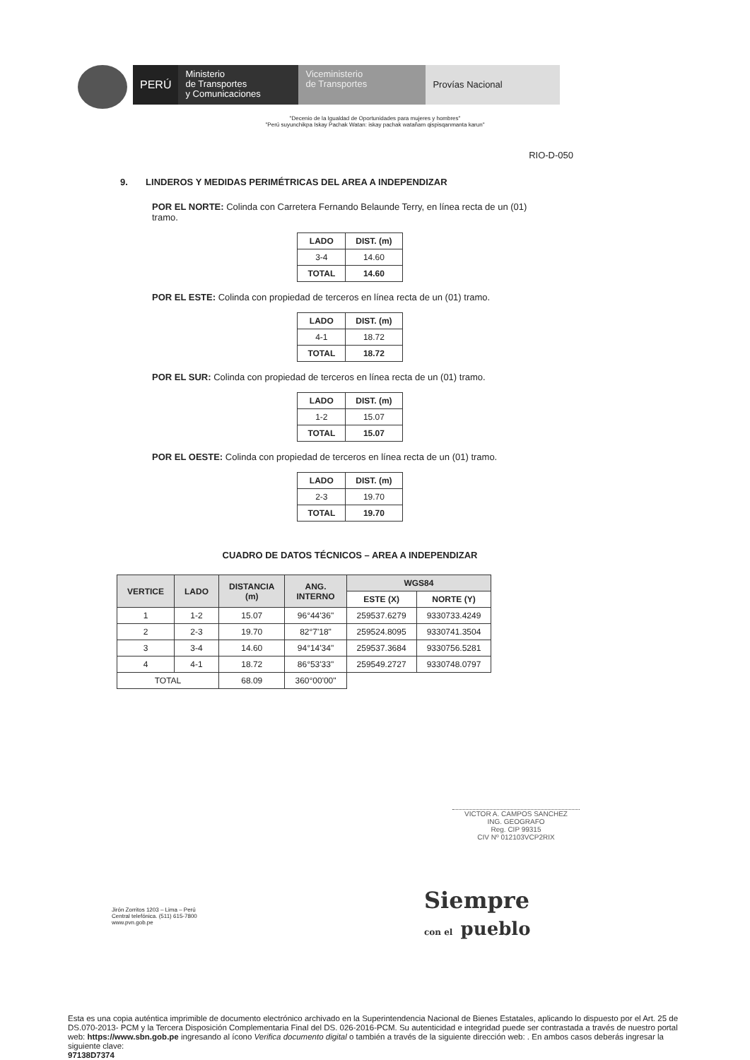PERÚ Ministerio
de Transportes
y Comunicaciones
Viceministerio
de Transportes
Provías Nacional
"Decenio de la Igualdad de Oportunidades para mujeres y hombres"
"Perú suyunchikpa Iskay Pachak Watan: iskay pachak watañam qispisqanmanta karun"
RIO-D-050
9. LINDEROS Y MEDIDAS PERIMÉTRICAS DEL AREA A INDEPENDIZAR
POR EL NORTE: Colinda con Carretera Fernando Belaunde Terry, en línea recta de un (01) tramo.
| LADO | DIST. (m) |
| --- | --- |
| 3-4 | 14.60 |
| TOTAL | 14.60 |
POR EL ESTE: Colinda con propiedad de terceros en línea recta de un (01) tramo.
| LADO | DIST. (m) |
| --- | --- |
| 4-1 | 18.72 |
| TOTAL | 18.72 |
POR EL SUR: Colinda con propiedad de terceros en línea recta de un (01) tramo.
| LADO | DIST. (m) |
| --- | --- |
| 1-2 | 15.07 |
| TOTAL | 15.07 |
POR EL OESTE: Colinda con propiedad de terceros en línea recta de un (01) tramo.
| LADO | DIST. (m) |
| --- | --- |
| 2-3 | 19.70 |
| TOTAL | 19.70 |
CUADRO DE DATOS TÉCNICOS – AREA A INDEPENDIZAR
| VERTICE | LADO | DISTANCIA (m) | ANG. INTERNO | WGS84 | |
| --- | --- | --- | --- | --- | --- |
| | | | | ESTE (X) | NORTE (Y) |
| 1 | 1-2 | 15.07 | 96°44'36" | 259537.6279 | 9330733.4249 |
| 2 | 2-3 | 19.70 | 82°7'18" | 259524.8095 | 9330741.3504 |
| 3 | 3-4 | 14.60 | 94°14'34" | 259537.3684 | 9330756.5281 |
| 4 | 4-1 | 18.72 | 86°53'33" | 259549.2727 | 9330748.0797 |
| TOTAL | | 68.09 | 360°00'00" | | |
VICTOR A. CAMPOS SANCHEZ
ING. GEOGRAFO
Reg. CIP 99315
CIV Nº 012103VCP2RIX
Jirón Zorritos 1203 – Lima – Perú
Central telefónica. (511) 615-7800
www.pvn.gob.pe
Siempre
con el pueblo
Esta es una copia auténtica imprimible de documento electrónico archivado en la Superintendencia Nacional de Bienes Estatales, aplicando lo dispuesto por el Art. 25 de DS.070-2013- PCM y la Tercera Disposición Complementaria Final del DS. 026-2016-PCM. Su autenticidad e integridad puede ser contrastada a través de nuestro portal web: https://www.sbn.gob.pe ingresando al ícono Verifica documento digital o también a través de la siguiente dirección web: . En ambos casos deberás ingresar la siguiente clave:
97138D7374